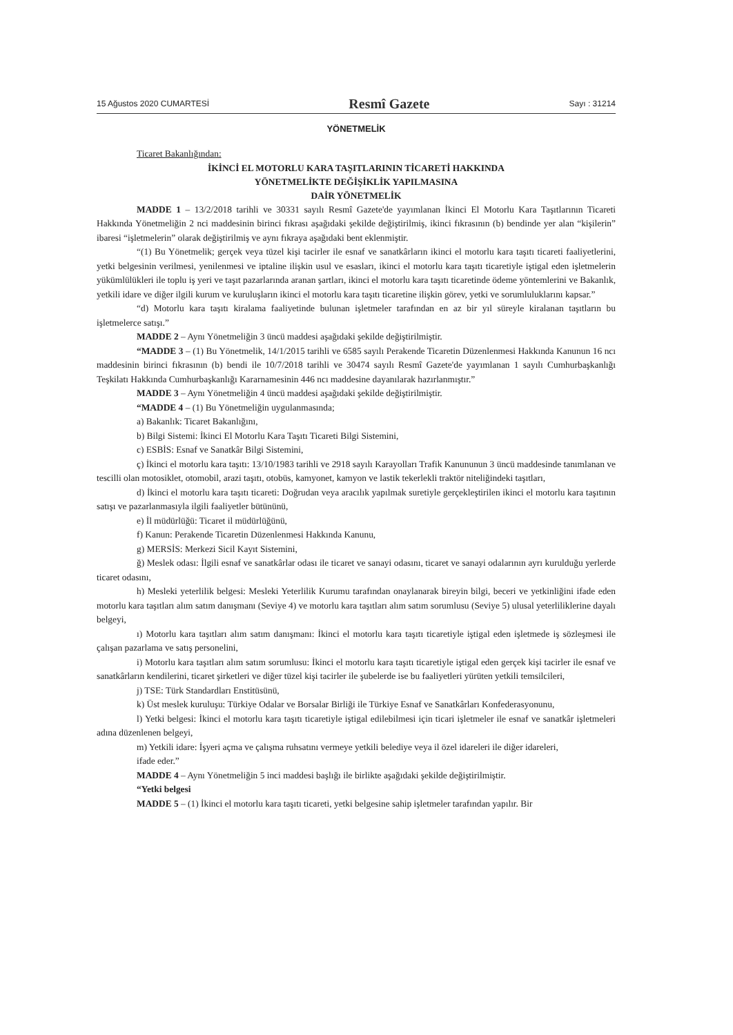15 Ağustos 2020 CUMARTESİ Resmî Gazete Sayı : 31214
YÖNETMELİK
Ticaret Bakanlığından:
İKİNCİ EL MOTORLU KARA TAŞITLARININ TİCARETİ HAKKINDA
YÖNETMELİKTE DEĞİŞİKLİK YAPILMASINA
DAİR YÖNETMELİK
MADDE 1 – 13/2/2018 tarihli ve 30331 sayılı Resmî Gazete'de yayımlanan İkinci El Motorlu Kara Taşıtlarının Ticareti Hakkında Yönetmeliğin 2 nci maddesinin birinci fıkrası aşağıdaki şekilde değiştirilmiş, ikinci fıkrasının (b) bendinde yer alan “kişilerin” ibaresi “işletmelerin” olarak değiştirilmiş ve aynı fıkraya aşağıdaki bent eklenmiştir.
“(1) Bu Yönetmelik; gerçek veya tüzel kişi tacirler ile esnaf ve sanatkârların ikinci el motorlu kara taşıtı ticareti faaliyetlerini, yetki belgesinin verilmesi, yenilenmesi ve iptaline ilişkin usul ve esasları, ikinci el motorlu kara taşıtı ticaretiyle iştigal eden işletmelerin yükümlülükleri ile toplu iş yeri ve taşıt pazarlarında aranan şartları, ikinci el motorlu kara taşıtı ticaretinde ödeme yöntemlerini ve Bakanlık, yetkili idare ve diğer ilgili kurum ve kuruluşların ikinci el motorlu kara taşıtı ticaretine ilişkin görev, yetki ve sorumluluklarını kapsar.”
“d) Motorlu kara taşıtı kiralama faaliyetinde bulunan işletmeler tarafından en az bir yıl süreyle kiralanan taşıtların bu işletmelerce satışı.”
MADDE 2 – Aynı Yönetmeliğin 3 üncü maddesi aşağıdaki şekilde değiştirilmiştir.
“MADDE 3 – (1) Bu Yönetmelik, 14/1/2015 tarihli ve 6585 sayılı Perakende Ticaretin Düzenlenmesi Hakkında Kanunun 16 ncı maddesinin birinci fıkrasının (b) bendi ile 10/7/2018 tarihli ve 30474 sayılı Resmî Gazete'de yayımlanan 1 sayılı Cumhurbaşkanlığı Teşkilatı Hakkında Cumhurbaşkanlığı Kararnamesinin 446 ncı maddesine dayanılarak hazırlanmıştır.”
MADDE 3 – Aynı Yönetmeliğin 4 üncü maddesi aşağıdaki şekilde değiştirilmiştir.
“MADDE 4 – (1) Bu Yönetmeliğin uygulanmasında;
a) Bakanlık: Ticaret Bakanlığını,
b) Bilgi Sistemi: İkinci El Motorlu Kara Taşıtı Ticareti Bilgi Sistemini,
c) ESBİS: Esnaf ve Sanatkâr Bilgi Sistemini,
ç) İkinci el motorlu kara taşıtı: 13/10/1983 tarihli ve 2918 sayılı Karayolları Trafik Kanununun 3 üncü maddesinde tanımlanan ve tescilli olan motosiklet, otomobil, arazi taşıtı, otobüs, kamyonet, kamyon ve lastik tekerlekli traktör niteliğindeki taşıtları,
d) İkinci el motorlu kara taşıtı ticareti: Doğrudan veya aracılık yapılmak suretiyle gerçekleştirilen ikinci el motorlu kara taşıtının satışı ve pazarlanmasıyla ilgili faaliyetler bütününü,
e) İl müdürlüğü: Ticaret il müdürlüğünü,
f) Kanun: Perakende Ticaretin Düzenlenmesi Hakkında Kanunu,
g) MERSİS: Merkezi Sicil Kayıt Sistemini,
ğ) Meslek odası: İlgili esnaf ve sanatkârlar odası ile ticaret ve sanayi odasını, ticaret ve sanayi odalarının ayrı kurulduğu yerlerde ticaret odasını,
h) Mesleki yeterlilik belgesi: Mesleki Yeterlilik Kurumu tarafından onaylanarak bireyin bilgi, beceri ve yetkinliğini ifade eden motorlu kara taşıtları alım satım danışmanı (Seviye 4) ve motorlu kara taşıtları alım satım sorumlusu (Seviye 5) ulusal yeterliliklerine dayalı belgeyi,
ı) Motorlu kara taşıtları alım satım danışmanı: İkinci el motorlu kara taşıtı ticaretiyle iştigal eden işletmede iş sözleşmesi ile çalışan pazarlama ve satış personelini,
i) Motorlu kara taşıtları alım satım sorumlusu: İkinci el motorlu kara taşıtı ticaretiyle iştigal eden gerçek kişi tacirler ile esnaf ve sanatkârların kendilerini, ticaret şirketleri ve diğer tüzel kişi tacirler ile şubelerde ise bu faaliyetleri yürüten yetkili temsilcileri,
j) TSE: Türk Standardları Enstitüsünü,
k) Üst meslek kuruluşu: Türkiye Odalar ve Borsalar Birliği ile Türkiye Esnaf ve Sanatkârları Konfederasyonunu,
l) Yetki belgesi: İkinci el motorlu kara taşıtı ticaretiyle iştigal edilebilmesi için ticari işletmeler ile esnaf ve sanatkâr işletmeleri adına düzenlenen belgeyi,
m) Yetkili idare: İşyeri açma ve çalışma ruhsatını vermeye yetkili belediye veya il özel idareleri ile diğer idareleri,
ifade eder.”
MADDE 4 – Aynı Yönetmeliğin 5 inci maddesi başlığı ile birlikte aşağıdaki şekilde değiştirilmiştir.
“Yetki belgesi
MADDE 5 – (1) İkinci el motorlu kara taşıtı ticareti, yetki belgesine sahip işletmeler tarafından yapılır. Bir